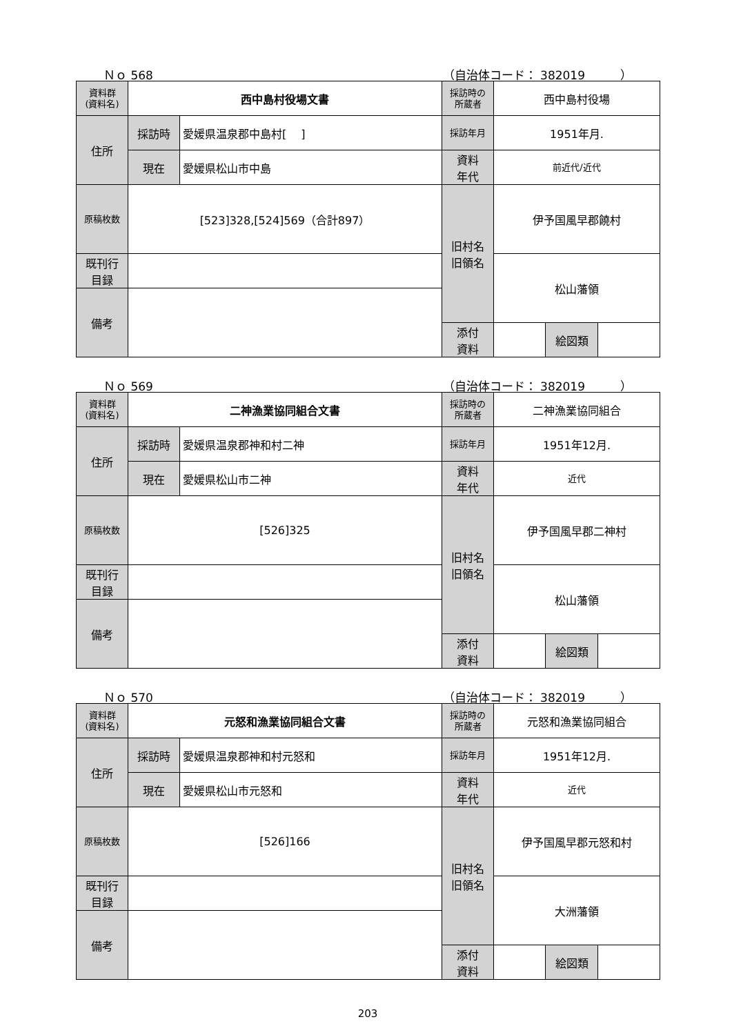Ｎｏ 568 （自治体コード： 382019　　　）
| 資料群 (資料名) | 西中島村役場文書 | | 採訪時の 所蔵者 | 西中島村役場 | | |
| 住所 | 採訪時 | 愛媛県温泉郡中島村[ ] | 採訪年月 | 1951年月. | | |
| | 現在 | 愛媛県松山市中島 | 資料 年代 | 前近代/近代 | | |
| 原稿枚数 | [523]328,[524]569（合計897） | | 旧村名 旧領名 | 伊予国風早郡饒村 | | |
| 既刊行 目録 | | | | 松山藩領 | | |
| 備考 | | | | | | |
| | | | 添付 資料 | | 絵図類 | |
Ｎｏ 569 （自治体コード： 382019　　　）
| 資料群 (資料名) | 二神漁業協同組合文書 | | 採訪時の 所蔵者 | 二神漁業協同組合 | | |
| 住所 | 採訪時 | 愛媛県温泉郡神和村二神 | 採訪年月 | 1951年12月. | | |
| | 現在 | 愛媛県松山市二神 | 資料 年代 | 近代 | | |
| 原稿枚数 | [526]325 | | 旧村名 旧領名 | 伊予国風早郡二神村 | | |
| 既刊行 目録 | | | | 松山藩領 | | |
| 備考 | | | | | | |
| | | | 添付 資料 | | 絵図類 | |
Ｎｏ 570 （自治体コード： 382019　　　）
| 資料群 (資料名) | 元怒和漁業協同組合文書 | | 採訪時の 所蔵者 | 元怒和漁業協同組合 | | |
| 住所 | 採訪時 | 愛媛県温泉郡神和村元怒和 | 採訪年月 | 1951年12月. | | |
| | 現在 | 愛媛県松山市元怒和 | 資料 年代 | 近代 | | |
| 原稿枚数 | [526]166 | | 旧村名 旧領名 | 伊予国風早郡元怒和村 | | |
| 既刊行 目録 | | | | 大洲藩領 | | |
| 備考 | | | | | | |
| | | | 添付 資料 | | 絵図類 | |
203